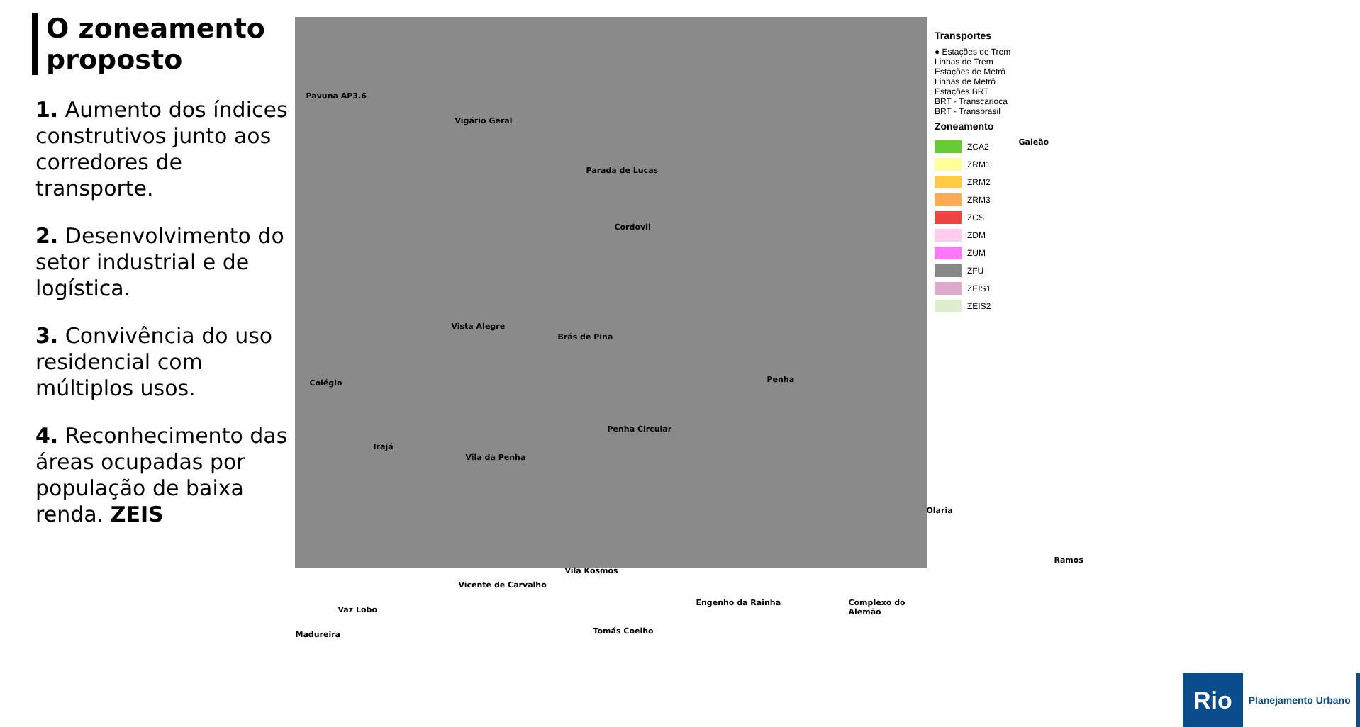O zoneamento proposto
1. Aumento dos índices construtivos junto aos corredores de transporte.
2. Desenvolvimento do setor industrial e de logística.
3. Convivência do uso residencial com múltiplos usos.
4. Reconhecimento das áreas ocupadas por população de baixa renda. ZEIS
Pavuna AP3.6
Vigário Geral
Parada de Lucas
Cordovil
Galeão
Vista Alegre
Brás de Pina
Penha Colégio
Irajá
Vila da Penha
Penha Circular
Olaria
Ramos
Vila Kosmos
Vicente de Carvalho
Vaz Lobo
Engenho da Rainha Complexo do Alemão
Tomás Coelho Madureira
Transportes
● Estações de Trem
Linhas de Trem
Estações de Metrô
Linhas de Metrô
Estações BRT
BRT - Transcarioca
BRT - Transbrasil
Zoneamento
ZCA2
ZRM1
ZRM2
ZRM3
ZCS
ZDM
ZUM
ZFU
ZEIS1
ZEIS2
Rio Planejamento Urbano